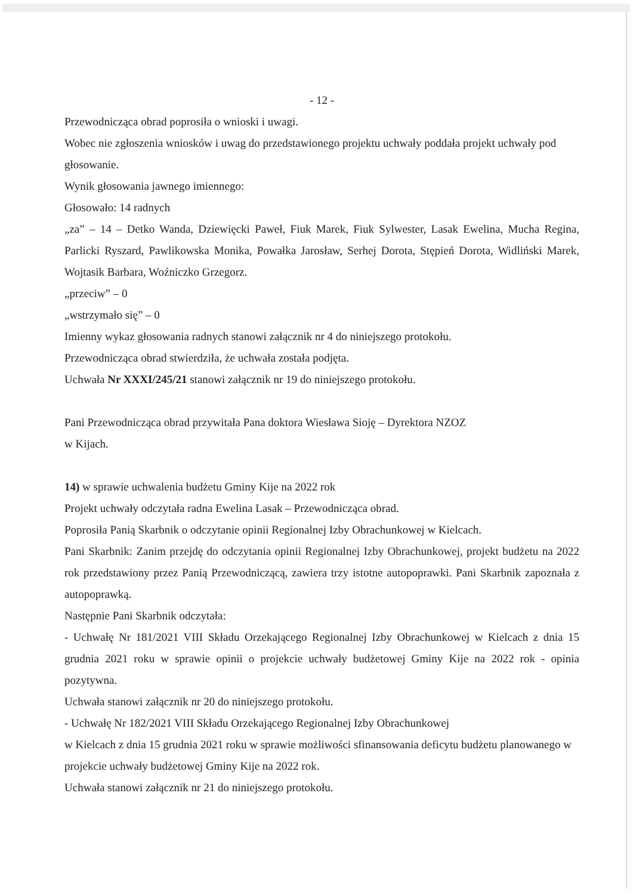- 12 -
Przewodnicząca obrad poprosiła o wnioski i uwagi.
Wobec nie zgłoszenia wniosków i uwag do przedstawionego projektu uchwały poddała projekt uchwały pod głosowanie.
Wynik głosowania jawnego imiennego:
Głosowało: 14 radnych
„za” – 14 – Detko Wanda, Dziewięcki Paweł, Fiuk Marek, Fiuk Sylwester, Lasak Ewelina, Mucha Regina, Parlicki Ryszard, Pawlikowska Monika, Powałka Jarosław, Serhej Dorota, Stępień Dorota, Widliński Marek, Wojtasik Barbara, Woźniczko Grzegorz.
„przeciw” – 0
„wstrzymało się” – 0
Imienny wykaz głosowania radnych stanowi załącznik nr 4 do niniejszego protokołu.
Przewodnicząca obrad stwierdziła, że uchwała została podjęta.
Uchwała Nr XXXI/245/21 stanowi załącznik nr 19 do niniejszego protokołu.
Pani Przewodnicząca obrad przywitała Pana doktora Wiesława Sioję – Dyrektora NZOZ
w Kijach.
14) w sprawie uchwalenia budżetu Gminy Kije na 2022 rok
Projekt uchwały odczytała radna Ewelina Lasak – Przewodnicząca obrad.
Poprosiła Panią Skarbnik o odczytanie opinii Regionalnej Izby Obrachunkowej w Kielcach.
Pani Skarbnik: Zanim przejdę do odczytania opinii Regionalnej Izby Obrachunkowej, projekt budżetu na 2022 rok przedstawiony przez Panią Przewodniczącą, zawiera trzy istotne autopoprawki. Pani Skarbnik zapoznała z autopoprawką.
Następnie Pani Skarbnik odczytała:
- Uchwałę Nr 181/2021 VIII Składu Orzekającego Regionalnej Izby Obrachunkowej w Kielcach z dnia 15 grudnia 2021 roku w sprawie opinii o projekcie uchwały budżetowej Gminy Kije na 2022 rok - opinia pozytywna.
Uchwała stanowi załącznik nr 20 do niniejszego protokołu.
- Uchwałę Nr 182/2021 VIII Składu Orzekającego Regionalnej Izby Obrachunkowej
w Kielcach z dnia 15 grudnia 2021 roku w sprawie możliwości sfinansowania deficytu budżetu planowanego w projekcie uchwały budżetowej Gminy Kije na 2022 rok.
Uchwała stanowi załącznik nr 21 do niniejszego protokołu.